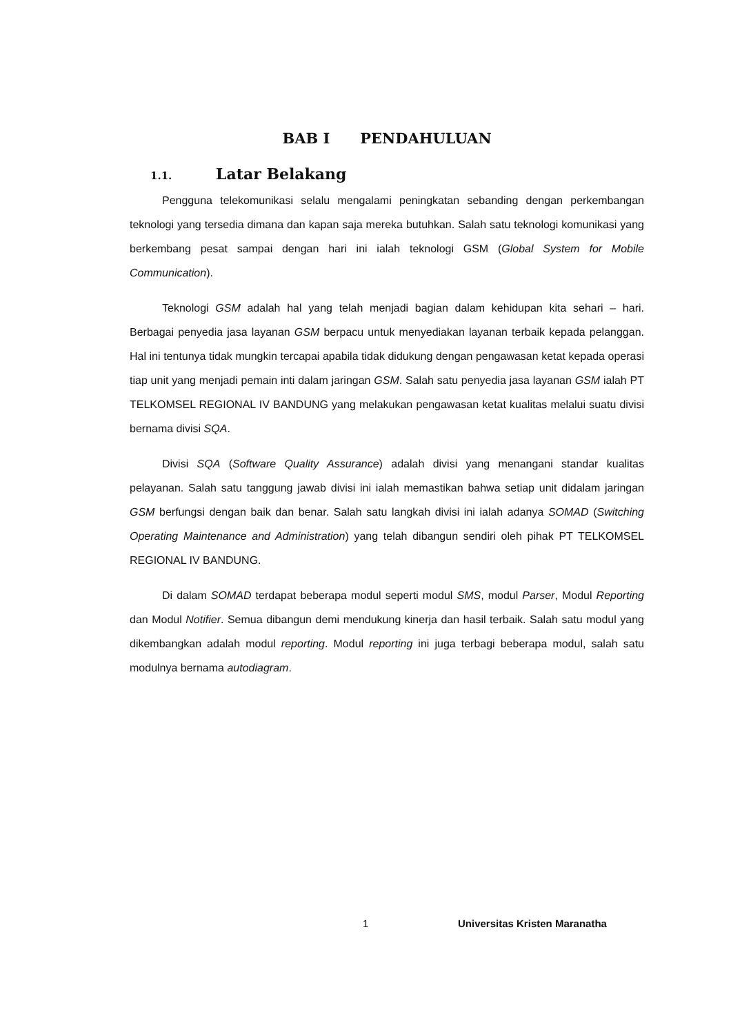BAB I PENDAHULUAN
1.1. Latar Belakang
Pengguna telekomunikasi selalu mengalami peningkatan sebanding dengan perkembangan teknologi yang tersedia dimana dan kapan saja mereka butuhkan. Salah satu teknologi komunikasi yang berkembang pesat sampai dengan hari ini ialah teknologi GSM (Global System for Mobile Communication).
Teknologi GSM adalah hal yang telah menjadi bagian dalam kehidupan kita sehari – hari. Berbagai penyedia jasa layanan GSM berpacu untuk menyediakan layanan terbaik kepada pelanggan. Hal ini tentunya tidak mungkin tercapai apabila tidak didukung dengan pengawasan ketat kepada operasi tiap unit yang menjadi pemain inti dalam jaringan GSM. Salah satu penyedia jasa layanan GSM ialah PT TELKOMSEL REGIONAL IV BANDUNG yang melakukan pengawasan ketat kualitas melalui suatu divisi bernama divisi SQA.
Divisi SQA (Software Quality Assurance) adalah divisi yang menangani standar kualitas pelayanan. Salah satu tanggung jawab divisi ini ialah memastikan bahwa setiap unit didalam jaringan GSM berfungsi dengan baik dan benar. Salah satu langkah divisi ini ialah adanya SOMAD (Switching Operating Maintenance and Administration) yang telah dibangun sendiri oleh pihak PT TELKOMSEL REGIONAL IV BANDUNG.
Di dalam SOMAD terdapat beberapa modul seperti modul SMS, modul Parser, Modul Reporting dan Modul Notifier. Semua dibangun demi mendukung kinerja dan hasil terbaik. Salah satu modul yang dikembangkan adalah modul reporting. Modul reporting ini juga terbagi beberapa modul, salah satu modulnya bernama autodiagram.
1 Universitas Kristen Maranatha